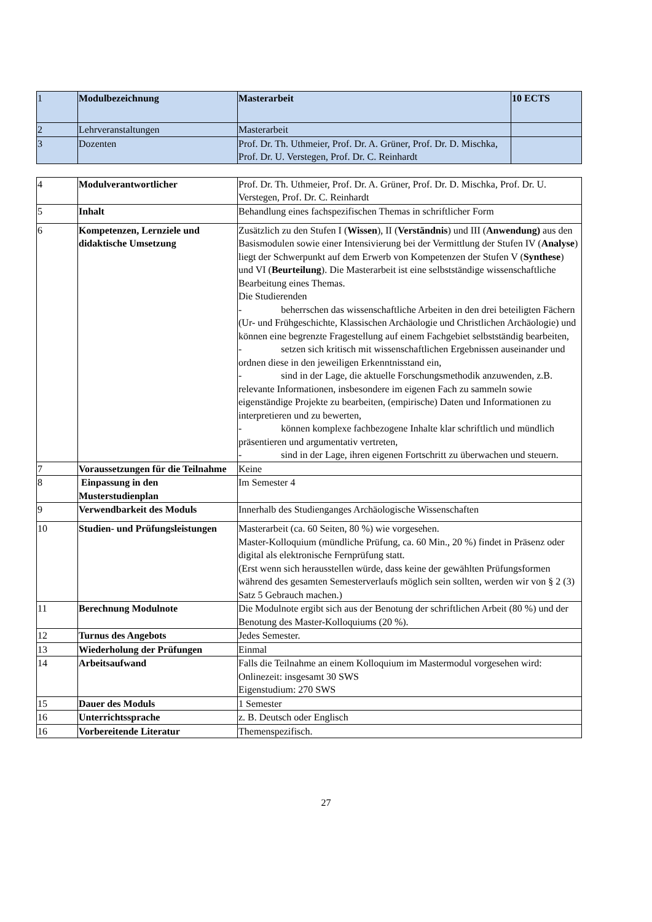| 1 | Modulbezeichnung | Masterarbeit | 10 ECTS |
| 2 | Lehrveranstaltungen | Masterarbeit | |
| 3 | Dozenten | Prof. Dr. Th. Uthmeier, Prof. Dr. A. Grüner, Prof. Dr. D. Mischka, Prof. Dr. U. Verstegen, Prof. Dr. C. Reinhardt | |
| 4 | Modulverantwortlicher | Prof. Dr. Th. Uthmeier, Prof. Dr. A. Grüner, Prof. Dr. D. Mischka, Prof. Dr. U. Verstegen, Prof. Dr. C. Reinhardt |
| 5 | Inhalt | Behandlung eines fachspezifischen Themas in schriftlicher Form |
| 6 | Kompetenzen, Lernziele und didaktische Umsetzung | Zusätzlich zu den Stufen I ( Wissen ), II ( Verständnis ) und III ( Anwendung) aus den Basismodulen sowie einer Intensivierung bei der Vermittlung der Stufen IV ( Analyse ) liegt der Schwerpunkt auf dem Erwerb von Kompetenzen der Stufen V ( Synthese ) und VI ( Beurteilung ). Die Masterarbeit ist eine selbstständige wissenschaftliche Bearbeitung eines Themas. Die Studierenden - beherrschen das wissenschaftliche Arbeiten in den drei beteiligten Fächern (Ur- und Frühgeschichte, Klassischen Archäologie und Christlichen Archäologie) und können eine begrenzte Fragestellung auf einem Fachgebiet selbstständig bearbeiten, - setzen sich kritisch mit wissenschaftlichen Ergebnissen auseinander und ordnen diese in den jeweiligen Erkenntnisstand ein, - sind in der Lage, die aktuelle Forschungsmethodik anzuwenden, z.B. relevante Informationen, insbesondere im eigenen Fach zu sammeln sowie eigenständige Projekte zu bearbeiten, (empirische) Daten und Informationen zu interpretieren und zu bewerten, - können komplexe fachbezogene Inhalte klar schriftlich und mündlich präsentieren und argumentativ vertreten, - sind in der Lage, ihren eigenen Fortschritt zu überwachen und steuern. |
| 7 | Voraussetzungen für die Teilnahme | Keine |
| 8 | Einpassung in den Musterstudienplan | Im Semester 4 |
| 9 | Verwendbarkeit des Moduls | Innerhalb des Studienganges Archäologische Wissenschaften |
| 10 | Studien- und Prüfungsleistungen | Masterarbeit (ca. 60 Seiten, 80 %) wie vorgesehen. Master-Kolloquium (mündliche Prüfung, ca. 60 Min., 20 %) findet in Präsenz oder digital als elektronische Fernprüfung statt. (Erst wenn sich herausstellen würde, dass keine der gewählten Prüfungsformen während des gesamten Semesterverlaufs möglich sein sollten, werden wir von § 2 (3) Satz 5 Gebrauch machen.) |
| 11 | Berechnung Modulnote | Die Modulnote ergibt sich aus der Benotung der schriftlichen Arbeit (80 %) und der Benotung des Master-Kolloquiums (20 %). |
| 12 | Turnus des Angebots | Jedes Semester. |
| 13 | Wiederholung der Prüfungen | Einmal |
| 14 | Arbeitsaufwand | Falls die Teilnahme an einem Kolloquium im Mastermodul vorgesehen wird: Onlinezeit: insgesamt 30 SWS Eigenstudium: 270 SWS |
| 15 | Dauer des Moduls | 1 Semester |
| 16 | Unterrichtssprache | z. B. Deutsch oder Englisch |
| 16 | Vorbereitende Literatur | Themenspezifisch. |
27